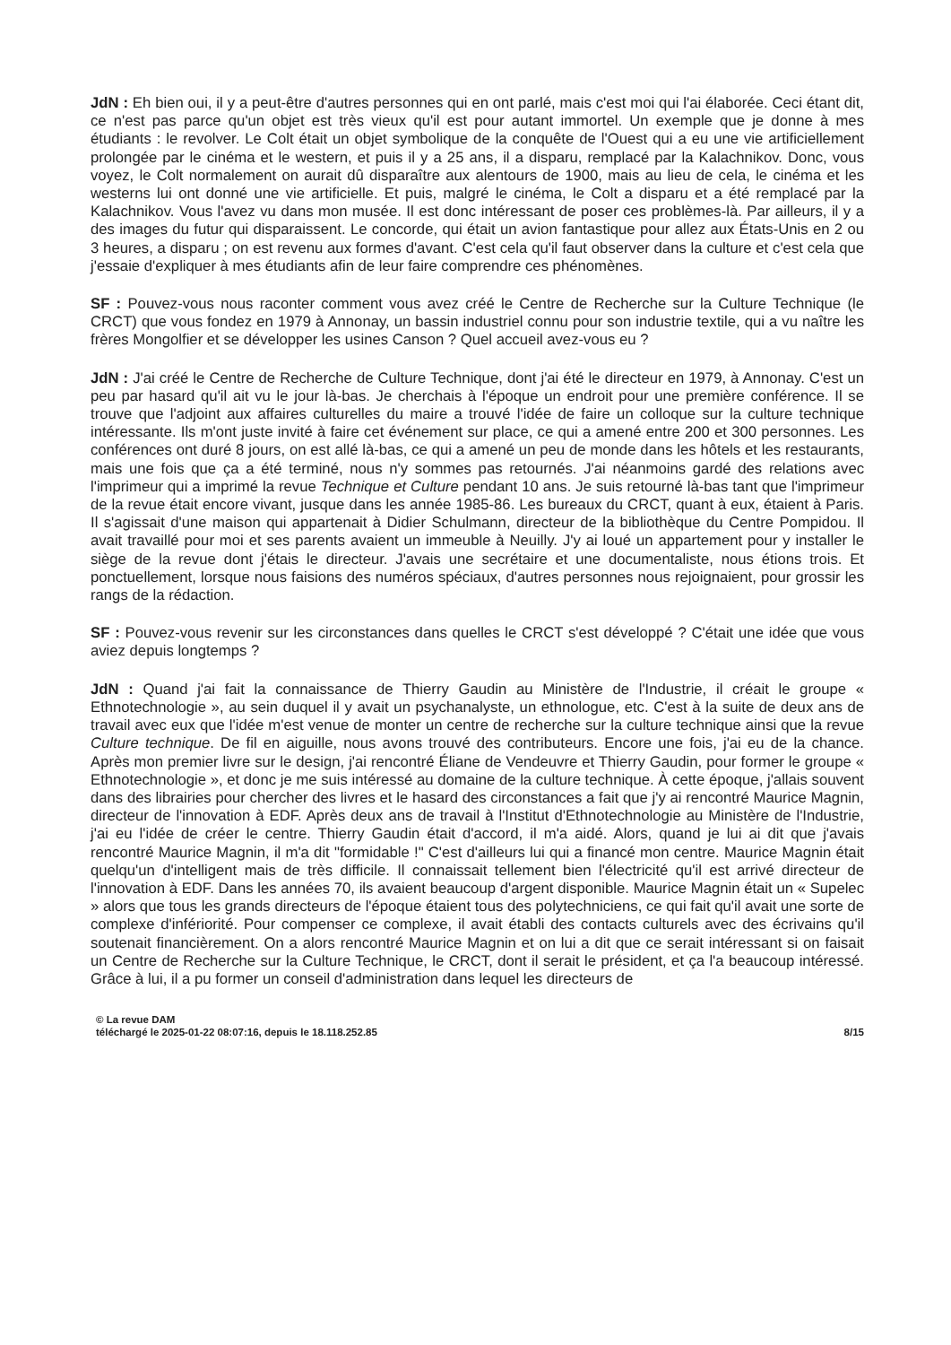JdN : Eh bien oui, il y a peut-être d'autres personnes qui en ont parlé, mais c'est moi qui l'ai élaborée. Ceci étant dit, ce n'est pas parce qu'un objet est très vieux qu'il est pour autant immortel. Un exemple que je donne à mes étudiants : le revolver. Le Colt était un objet symbolique de la conquête de l'Ouest qui a eu une vie artificiellement prolongée par le cinéma et le western, et puis il y a 25 ans, il a disparu, remplacé par la Kalachnikov. Donc, vous voyez, le Colt normalement on aurait dû disparaître aux alentours de 1900, mais au lieu de cela, le cinéma et les westerns lui ont donné une vie artificielle. Et puis, malgré le cinéma, le Colt a disparu et a été remplacé par la Kalachnikov. Vous l'avez vu dans mon musée. Il est donc intéressant de poser ces problèmes-là. Par ailleurs, il y a des images du futur qui disparaissent. Le concorde, qui était un avion fantastique pour allez aux États-Unis en 2 ou 3 heures, a disparu ; on est revenu aux formes d'avant. C'est cela qu'il faut observer dans la culture et c'est cela que j'essaie d'expliquer à mes étudiants afin de leur faire comprendre ces phénomènes.
SF : Pouvez-vous nous raconter comment vous avez créé le Centre de Recherche sur la Culture Technique (le CRCT) que vous fondez en 1979 à Annonay, un bassin industriel connu pour son industrie textile, qui a vu naître les frères Mongolfier et se développer les usines Canson ? Quel accueil avez-vous eu ?
JdN : J'ai créé le Centre de Recherche de Culture Technique, dont j'ai été le directeur en 1979, à Annonay. C'est un peu par hasard qu'il ait vu le jour là-bas. Je cherchais à l'époque un endroit pour une première conférence. Il se trouve que l'adjoint aux affaires culturelles du maire a trouvé l'idée de faire un colloque sur la culture technique intéressante. Ils m'ont juste invité à faire cet événement sur place, ce qui a amené entre 200 et 300 personnes. Les conférences ont duré 8 jours, on est allé là-bas, ce qui a amené un peu de monde dans les hôtels et les restaurants, mais une fois que ça a été terminé, nous n'y sommes pas retournés. J'ai néanmoins gardé des relations avec l'imprimeur qui a imprimé la revue Technique et Culture pendant 10 ans. Je suis retourné là-bas tant que l'imprimeur de la revue était encore vivant, jusque dans les année 1985-86. Les bureaux du CRCT, quant à eux, étaient à Paris. Il s'agissait d'une maison qui appartenait à Didier Schulmann, directeur de la bibliothèque du Centre Pompidou. Il avait travaillé pour moi et ses parents avaient un immeuble à Neuilly. J'y ai loué un appartement pour y installer le siège de la revue dont j'étais le directeur. J'avais une secrétaire et une documentaliste, nous étions trois. Et ponctuellement, lorsque nous faisions des numéros spéciaux, d'autres personnes nous rejoignaient, pour grossir les rangs de la rédaction.
SF : Pouvez-vous revenir sur les circonstances dans quelles le CRCT s'est développé ? C'était une idée que vous aviez depuis longtemps ?
JdN : Quand j'ai fait la connaissance de Thierry Gaudin au Ministère de l'Industrie, il créait le groupe « Ethnotechnologie », au sein duquel il y avait un psychanalyste, un ethnologue, etc. C'est à la suite de deux ans de travail avec eux que l'idée m'est venue de monter un centre de recherche sur la culture technique ainsi que la revue Culture technique. De fil en aiguille, nous avons trouvé des contributeurs. Encore une fois, j'ai eu de la chance. Après mon premier livre sur le design, j'ai rencontré Éliane de Vendeuvre et Thierry Gaudin, pour former le groupe « Ethnotechnologie », et donc je me suis intéressé au domaine de la culture technique. À cette époque, j'allais souvent dans des librairies pour chercher des livres et le hasard des circonstances a fait que j'y ai rencontré Maurice Magnin, directeur de l'innovation à EDF. Après deux ans de travail à l'Institut d'Ethnotechnologie au Ministère de l'Industrie, j'ai eu l'idée de créer le centre. Thierry Gaudin était d'accord, il m'a aidé. Alors, quand je lui ai dit que j'avais rencontré Maurice Magnin, il m'a dit "formidable !" C'est d'ailleurs lui qui a financé mon centre. Maurice Magnin était quelqu'un d'intelligent mais de très difficile. Il connaissait tellement bien l'électricité qu'il est arrivé directeur de l'innovation à EDF. Dans les années 70, ils avaient beaucoup d'argent disponible. Maurice Magnin était un « Supelec » alors que tous les grands directeurs de l'époque étaient tous des polytechniciens, ce qui fait qu'il avait une sorte de complexe d'infériorité. Pour compenser ce complexe, il avait établi des contacts culturels avec des écrivains qu'il soutenait financièrement. On a alors rencontré Maurice Magnin et on lui a dit que ce serait intéressant si on faisait un Centre de Recherche sur la Culture Technique, le CRCT, dont il serait le président, et ça l'a beaucoup intéressé. Grâce à lui, il a pu former un conseil d'administration dans lequel les directeurs de
© La revue DAM
téléchargé le 2025-01-22 08:07:16, depuis le 18.118.252.85 8/15